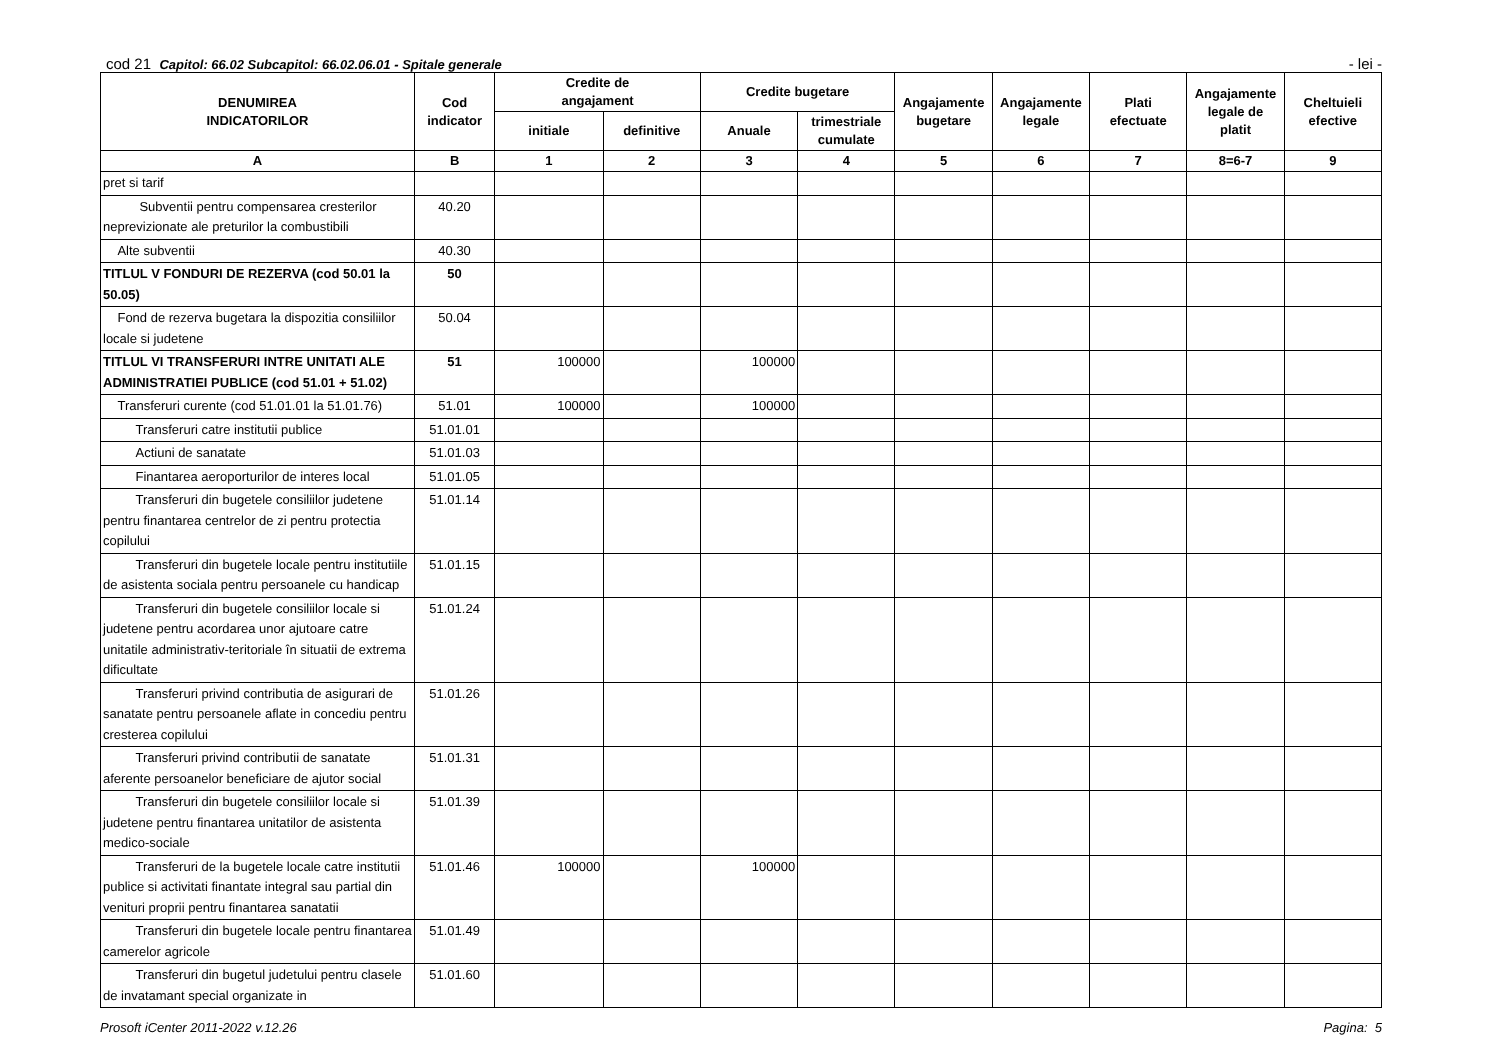cod 21 Capitol: 66.02 Subcapitol: 66.02.06.01 - Spitale generale
- lei -
| DENUMIREA INDICATORILOR | Cod indicator | Credite de angajament | | Credite bugetare | | Angajamente bugetare | Angajamente legale | Plati efectuate | Angajamente legale de platit | Cheltuieli efective |
| --- | --- | --- | --- | --- | --- | --- | --- | --- | --- | --- |
| | | initiale | definitive | Anuale | trimestriale cumulate | | | | | |
| A | B | 1 | 2 | 3 | 4 | 5 | 6 | 7 | 8=6-7 | 9 |
| pret si tarif | | | | | | | | | | |
| Subventii pentru compensarea cresterilor neprevizionate ale preturilor la combustibili | 40.20 | | | | | | | | | |
| Alte subventii | 40.30 | | | | | | | | | |
| TITLUL V FONDURI DE REZERVA (cod 50.01 la 50.05) | 50 | | | | | | | | | |
| Fond de rezerva bugetara la dispozitia consiliilor locale si judetene | 50.04 | | | | | | | | | |
| TITLUL VI TRANSFERURI INTRE UNITATI ALE ADMINISTRATIEI PUBLICE (cod 51.01 + 51.02) | 51 | 100000 | | 100000 | | | | | | |
| Transferuri curente (cod 51.01.01 la 51.01.76) | 51.01 | 100000 | | 100000 | | | | | | |
| Transferuri catre institutii publice | 51.01.01 | | | | | | | | | |
| Actiuni de sanatate | 51.01.03 | | | | | | | | | |
| Finantarea aeroporturilor de interes local | 51.01.05 | | | | | | | | | |
| Transferuri din bugetele consiliilor judetene pentru finantarea centrelor de zi pentru protectia copilului | 51.01.14 | | | | | | | | | |
| Transferuri din bugetele locale pentru institutiile de asistenta sociala pentru persoanele cu handicap | 51.01.15 | | | | | | | | | |
| Transferuri din bugetele consiliilor locale si judetene pentru acordarea unor ajutoare catre unitatile administrativ-teritoriale în situatii de extrema dificultate | 51.01.24 | | | | | | | | | |
| Transferuri privind contributia de asigurari de sanatate pentru persoanele aflate in concediu pentru cresterea copilului | 51.01.26 | | | | | | | | | |
| Transferuri privind contributii de sanatate aferente persoanelor beneficiare de ajutor social | 51.01.31 | | | | | | | | | |
| Transferuri din bugetele consiliilor locale si judetene pentru finantarea unitatilor de asistenta medico-sociale | 51.01.39 | | | | | | | | | |
| Transferuri de la bugetele locale catre institutii publice si activitati finantate integral sau partial din venituri proprii pentru finantarea sanatatii | 51.01.46 | 100000 | | 100000 | | | | | | |
| Transferuri din bugetele locale pentru finantarea camerelor agricole | 51.01.49 | | | | | | | | | |
| Transferuri din bugetul judetului pentru clasele de invatamant special organizate in | 51.01.60 | | | | | | | | | |
Prosoft iCenter 2011-2022 v.12.26 Pagina: 5